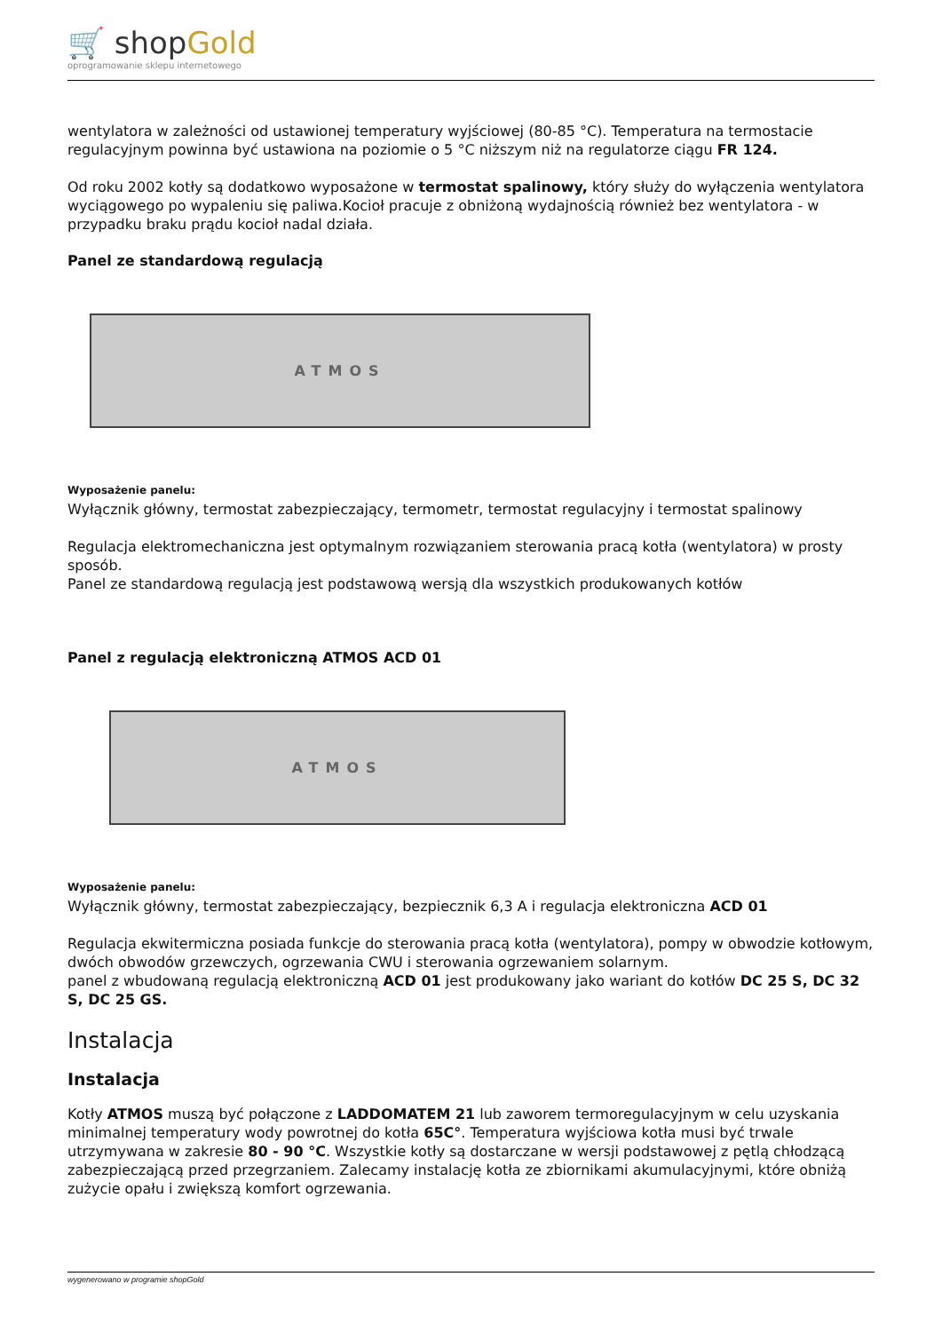🛒 shopGold
oprogramowanie sklepu internetowego
wentylatora w zależności od ustawionej temperatury wyjściowej (80-85 °C). Temperatura na termostacie regulacyjnym powinna być ustawiona na poziomie o 5 °C niższym niż na regulatorze ciągu FR 124.
Od roku 2002 kotły są dodatkowo wyposażone w termostat spalinowy, który służy do wyłączenia wentylatora wyciągowego po wypaleniu się paliwa.Kocioł pracuje z obniżoną wydajnością również bez wentylatora - w przypadku braku prądu kocioł nadal działa.
Panel ze standardową regulacją
ATMOS
Wyposażenie panelu:
Wyłącznik główny, termostat zabezpieczający, termometr, termostat regulacyjny i termostat spalinowy
Regulacja elektromechaniczna jest optymalnym rozwiązaniem sterowania pracą kotła (wentylatora) w prosty sposób.
Panel ze standardową regulacją jest podstawową wersją dla wszystkich produkowanych kotłów
Panel z regulacją elektroniczną ATMOS ACD 01
ATMOS
Wyposażenie panelu:
Wyłącznik główny, termostat zabezpieczający, bezpiecznik 6,3 A i regulacja elektroniczna ACD 01
Regulacja ekwitermiczna posiada funkcje do sterowania pracą kotła (wentylatora), pompy w obwodzie kotłowym, dwóch obwodów grzewczych, ogrzewania CWU i sterowania ogrzewaniem solarnym.
panel z wbudowaną regulacją elektroniczną ACD 01 jest produkowany jako wariant do kotłów DC 25 S, DC 32 S, DC 25 GS.
Instalacja
Instalacja
Kotły ATMOS muszą być połączone z LADDOMATEM 21 lub zaworem termoregulacyjnym w celu uzyskania minimalnej temperatury wody powrotnej do kotła 65C°. Temperatura wyjściowa kotła musi być trwale utrzymywana w zakresie 80 - 90 °C. Wszystkie kotły są dostarczane w wersji podstawowej z pętlą chłodzącą zabezpieczającą przed przegrzaniem. Zalecamy instalację kotła ze zbiornikami akumulacyjnymi, które obniżą zużycie opału i zwiększą komfort ogrzewania.
wygenerowano w programie shopGold